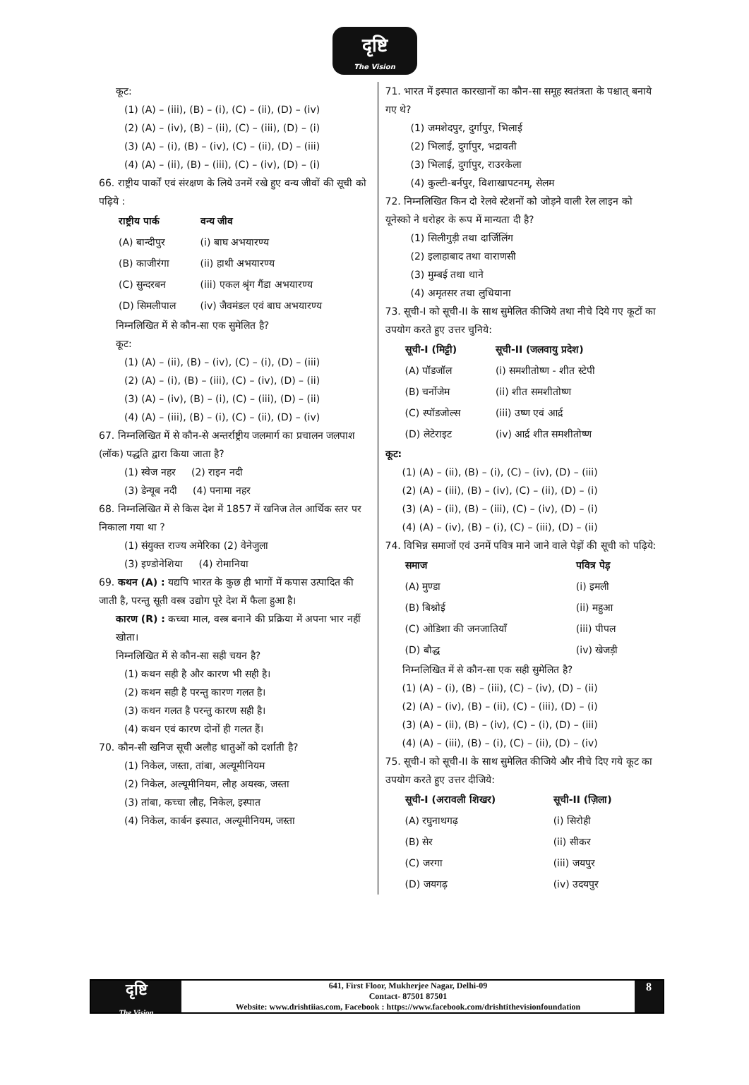दृष्टि
The Vision
कूट:
(1) (A) – (iii), (B) – (i), (C) – (ii), (D) – (iv)
(2) (A) – (iv), (B) – (ii), (C) – (iii), (D) – (i)
(3) (A) – (i), (B) – (iv), (C) – (ii), (D) – (iii)
(4) (A) – (ii), (B) – (iii), (C) – (iv), (D) – (i)
66. राष्ट्रीय पार्कों एवं संरक्षण के लिये उनमें रखे हुए वन्य जीवों की सूची को पढ़िये :
| राष्ट्रीय पार्क | वन्य जीव |
| --- | --- |
| (A) बान्दीपुर | (i) बाघ अभयारण्य |
| (B) काजीरंगा | (ii) हाथी अभयारण्य |
| (C) सुन्दरबन | (iii) एकल श्रृंग गैंडा अभयारण्य |
| (D) सिमलीपाल | (iv) जैवमंडल एवं बाघ अभयारण्य |
निम्नलिखित में से कौन-सा एक सुमेलित है?
कूट:
(1) (A) – (ii), (B) – (iv), (C) – (i), (D) – (iii)
(2) (A) – (i), (B) – (iii), (C) – (iv), (D) – (ii)
(3) (A) – (iv), (B) – (i), (C) – (iii), (D) – (ii)
(4) (A) – (iii), (B) – (i), (C) – (ii), (D) – (iv)
67. निम्नलिखित में से कौन-से अन्तर्राष्ट्रीय जलमार्ग का प्रचालन जलपाश (लॉक) पद्धति द्वारा किया जाता है?
(1) स्वेज नहर (2) राइन नदी
(3) डेन्यूब नदी (4) पनामा नहर
68. निम्नलिखित में से किस देश में 1857 में खनिज तेल आर्थिक स्तर पर निकाला गया था ?
(1) संयुक्त राज्य अमेरिका (2) वेनेजुला
(3) इण्डोनेशिया (4) रोमानिया
69. कथन (A) : यद्यपि भारत के कुछ ही भागों में कपास उत्पादित की जाती है, परन्तु सूती वस्त्र उद्योग पूरे देश में फैला हुआ है।
कारण (R) : कच्चा माल, वस्त्र बनाने की प्रक्रिया में अपना भार नहीं खोता।
निम्नलिखित में से कौन-सा सही चयन है?
(1) कथन सही है और कारण भी सही है।
(2) कथन सही है परन्तु कारण गलत है।
(3) कथन गलत है परन्तु कारण सही है।
(4) कथन एवं कारण दोनों ही गलत हैं।
70. कौन-सी खनिज सूची अलौह धातुओं को दर्शाती है?
(1) निकेल, जस्ता, तांबा, अल्यूमीनियम
(2) निकेल, अल्यूमीनियम, लौह अयस्क, जस्ता
(3) तांबा, कच्चा लौह, निकेल, इस्पात
(4) निकेल, कार्बन इस्पात, अल्यूमीनियम, जस्ता
71. भारत में इस्पात कारखानों का कौन-सा समूह स्वतंत्रता के पश्चात् बनाये गए थे?
(1) जमशेदपुर, दुर्गापुर, भिलाई
(2) भिलाई, दुर्गापुर, भद्रावती
(3) भिलाई, दुर्गापुर, राउरकेला
(4) कुल्टी-बर्नपुर, विशाखापटनम्, सेलम
72. निम्नलिखित किन दो रेलवे स्टेशनों को जोड़ने वाली रेल लाइन को यूनेस्को ने धरोहर के रूप में मान्यता दी है?
(1) सिलीगुड़ी तथा दार्जिलिंग
(2) इलाहाबाद तथा वाराणसी
(3) मुम्बई तथा थाने
(4) अमृतसर तथा लुधियाना
73. सूची-I को सूची-II के साथ सुमेलित कीजिये तथा नीचे दिये गए कूटों का उपयोग करते हुए उत्तर चुनिये:
| सूची-I (मिट्टी) | सूची-II (जलवायु प्रदेश) |
| --- | --- |
| (A) पॉडजॉल | (i) समशीतोष्ण - शीत स्टेपी |
| (B) चर्नोजेम | (ii) शीत समशीतोष्ण |
| (C) स्पॉडजोल्स | (iii) उष्ण एवं आर्द्र |
| (D) लेटेराइट | (iv) आर्द्र शीत समशीतोष्ण |
कूट:
(1) (A) – (ii), (B) – (i), (C) – (iv), (D) – (iii)
(2) (A) – (iii), (B) – (iv), (C) – (ii), (D) – (i)
(3) (A) – (ii), (B) – (iii), (C) – (iv), (D) – (i)
(4) (A) – (iv), (B) – (i), (C) – (iii), (D) – (ii)
74. विभिन्न समाजों एवं उनमें पवित्र माने जाने वाले पेड़ों की सूची को पढ़िये:
| समाज | पवित्र पेड़ |
| --- | --- |
| (A) मुण्डा | (i) इमली |
| (B) बिश्नोई | (ii) महुआ |
| (C) ओडिशा की जनजातियाँ | (iii) पीपल |
| (D) बौद्ध | (iv) खेजड़ी |
निम्नलिखित में से कौन-सा एक सही सुमेलित है?
(1) (A) – (i), (B) – (iii), (C) – (iv), (D) – (ii)
(2) (A) – (iv), (B) – (ii), (C) – (iii), (D) – (i)
(3) (A) – (ii), (B) – (iv), (C) – (i), (D) – (iii)
(4) (A) – (iii), (B) – (i), (C) – (ii), (D) – (iv)
75. सूची-I को सूची-II के साथ सुमेलित कीजिये और नीचे दिए गये कूट का उपयोग करते हुए उत्तर दीजिये:
| सूची-I (अरावली शिखर) | सूची-II (ज़िला) |
| --- | --- |
| (A) रघुनाथगढ़ | (i) सिरोही |
| (B) सेर | (ii) सीकर |
| (C) जरगा | (iii) जयपुर |
| (D) जयगढ़ | (iv) उदयपुर |
दृष्टि
The Vision
641, First Floor, Mukherjee Nagar, Delhi-09
Contact- 87501 87501
Website: www.drishtiias.com, Facebook : https://www.facebook.com/drishtithevisionfoundation
8